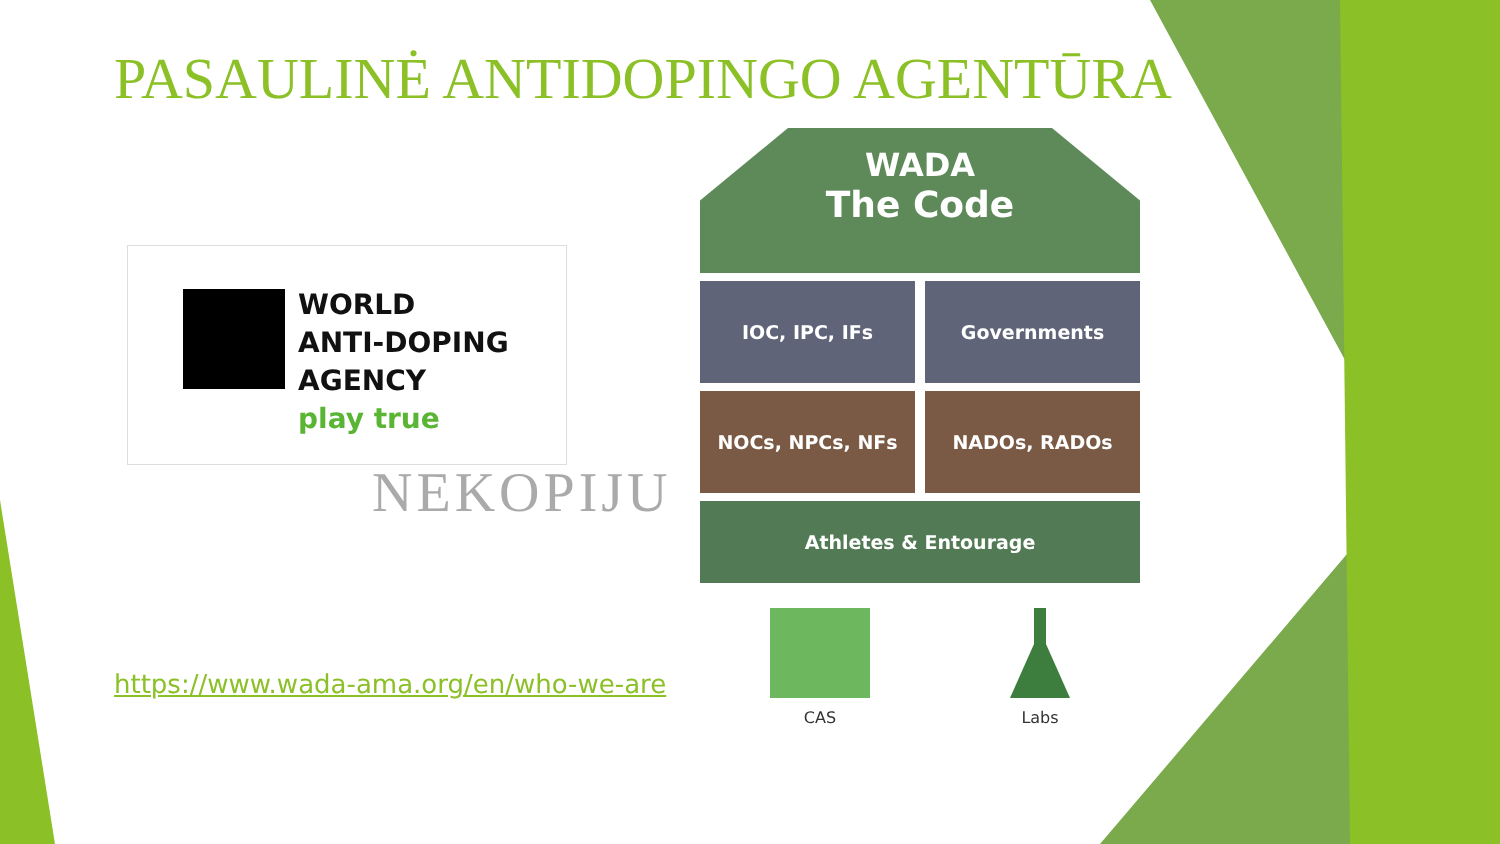PASAULINĖ ANTIDOPINGO AGENTŪRA
WORLD
ANTI-DOPING
AGENCY
play true
NEKOPIJU
WADA
The Code
IOC, IPC, IFs Governments
NOCs, NPCs, NFs NADOs, RADOs
Athletes & Entourage
CAS Labs
https://www.wada-ama.org/en/who-we-are